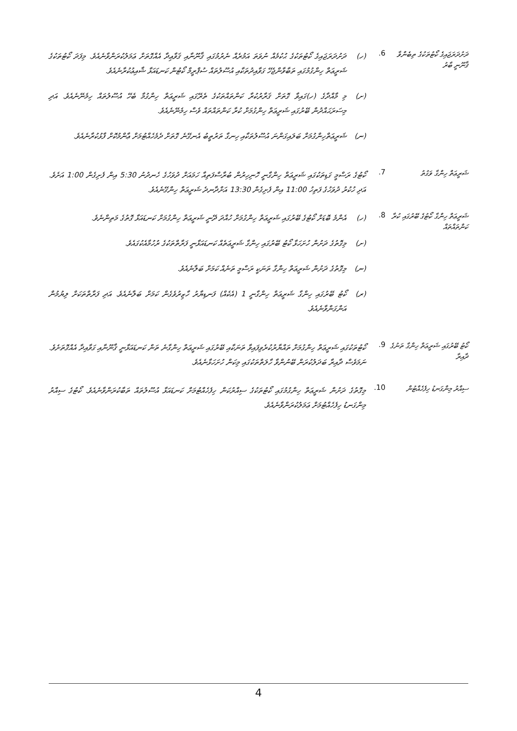ދަށުދަރަޖައިގެ ކޯޓުތަކުގެ ތިބެންވާ ޤާނޫނީ ބާރު
6.
(ހ) ދަށުދަރަޖައިގެ ކޯޓުތަކުގެ ޙުކުމެއް ނުވަތަ އަމުރެއް ނެރުމުގައި ޤާނޫނާއި ޤަވާޢިދާ އެއްގޮތަށް ޢަމަލުކުރަންވާނެއެވެ. މިފަދަ ކޯޓުތަކުގެ ޝަރީޢަތް ހިންގުމުގައި ތަބާވާންޖެހޭ ގަވާއިދުތަކާއި އުސޫލުތައް ސުޕްރީމް ކޯޓުން ކަނޑައަޅާ ޝާއިޢުކުރާނެއެވެ.
(ށ) މި މާއްދާގެ (ހ)ގައިވާ ގޮތަށް ޤަރާރުކުރާ ކަންތައްތަކުގެ ތެރޭގައި ޝަރީޢަތް ހިންގުމާ ބެހޭ އުސޫލުތައް ހިމެނޭނެއެވެ. އަދި މިސަރަޙައްދުން ބޭރުގައި ޝަރީޢަތް ހިންގުމަށް ކުރާ ކަންތައްތައް ވެސް ހިމެނޭނެއެވެ.
(ނ) ޝަރީޢަތްހިންގުމަށް ބަލައިގަންނަ އުސޫލުތަކާއި ހިނގާ ތަރުތީބު އެނގޭނެ ގޮތަށް ދެމެހެއްޓުމަށް ޢާންމުކޮށް ފާޅުކުރާނެއެވެ.
ޝަރީޢަތް ހިންގާ ވަގުތު
7.
ކޯޓުގެ ރަސްމީ ގަޑިތަކުގައި ޝަރީޢަތް ހިންގާނީ ހޮނިހިރުން ބުރާސްފަތިއާ ހަމައަށް ދުވަހުގެ ހެނދުނު 5:30 އިން ފެށިގެން 1:00 އަށެވެ. އަދި ހުކުރު ދުވަހުގެ ފަތިހު 11:00 އިން ފެށިގެން 13:30 އަށްދާނދެ ޝަރީޢަތް ހިންގޭނެއެވެ.
ޝަރީޢަތް ހިންގާ ކޯޓުގެ ބޭރުގައި ކުރާ ކަންތައްތައް
8.
(ހ) އެންމެ ބޮޑަށް ކޯޓުގެ ބޭރުގައި ޝަރީޢަތް ހިންގުމަށް ހުއްދަ ދޭނީ ޝަރީޢަތް ހިންގުމަށް ކަނޑައަޅާ ގޮތުގެ މަތިންނެވެ.
(ށ) މިގޮތުގެ ދަށުން ހުށަހަޅާ ކޯޓު ބޭރުގައި ހިންގާ ޝަރީޢަތެއް ކަނޑައަޅާނީ ފަރާތްތަކުގެ ރުހުމާއެކުގައެވެ.
(ނ) މިގޮތުގެ ދަށުން ޝަރީޢަތް ހިންގާ ތަނަކީ ރަސްމީ ތަނެއް ކަމަށް ބަލާނެއެވެ.
(ރ) ކޯޓު ބޭރުގައި ހިންގާ ޝަރީޢަތް ހިންގާނީ 1 (އެކެއް) ފަނޑިޔާރު ހާޒިރުވެގެން ކަމަށް ބަލާނެއެވެ. އަދި ފަރާތްތަކަށް ލިޔުމުން އަންގަންވާނެއެވެ.
ކޯޓު ބޭރުގައި ޝަރީޢަތް ހިންގާ ތަނުގެ ދާއިރާ
9.
ކޯޓުތަކުގައި ޝަރީޢަތް ހިންގުމަށް ތައްޔާރުކުރެވިފައިވާ ތަނަކާއި ބޭރުގައި ޝަރީޢަތް ހިންގާނެ ތަން ކަނޑައަޅާނީ ޤާނޫނާއި ގަވާއިދާ އެއްގޮތަށެވެ. ނަމަވެސް ދާއިރާ ބަދަލުކުރަން ބޭނުންވާ ހާލަތްތަކުގައި މިކަން ހުށަހަޅާނެއެވެ.
ސިއްރު މިންގަނޑު ހިފެހެއްޓުން
10.
މިގޮތުގެ ދަށުން ޝަރީޢަތް ހިންގުމުގައި ކޯޓުތަކުގެ ސިއްރުކަން ހިފެހެއްޓުމަށް ކަނޑައަޅާ އުސޫލުތައް ތަބާކުރަންވާނެއެވެ. ކޯޓުގެ ސިއްރު މިންގަނޑު ހިފެހެއްޓުމަށް ޢަމަލުކުރަންވާނެއެވެ.
4